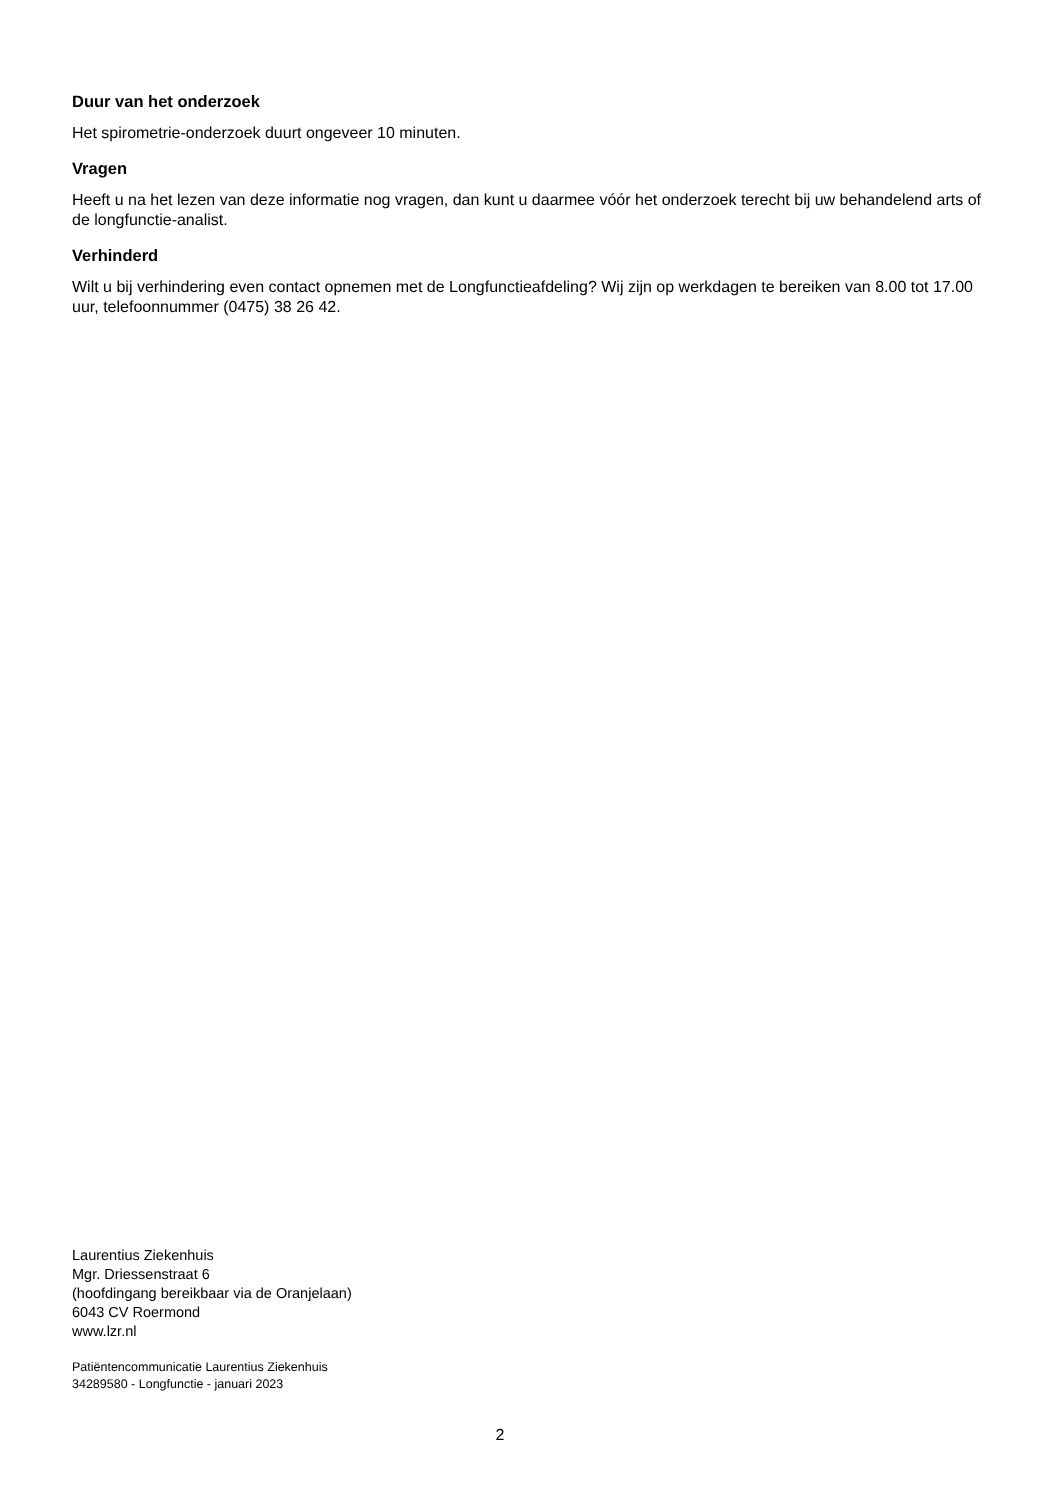Duur van het onderzoek
Het spirometrie-onderzoek duurt ongeveer 10 minuten.
Vragen
Heeft u na het lezen van deze informatie nog vragen, dan kunt u daarmee vóór het onderzoek terecht bij uw behandelend arts of de longfunctie-analist.
Verhinderd
Wilt u bij verhindering even contact opnemen met de Longfunctieafdeling? Wij zijn op werkdagen te bereiken van 8.00 tot 17.00 uur, telefoonnummer (0475) 38 26 42.
Laurentius Ziekenhuis
Mgr. Driessenstraat 6
(hoofdingang bereikbaar via de Oranjelaan)
6043 CV Roermond
www.lzr.nl
Patiëntencommunicatie Laurentius Ziekenhuis
34289580 - Longfunctie - januari 2023
2